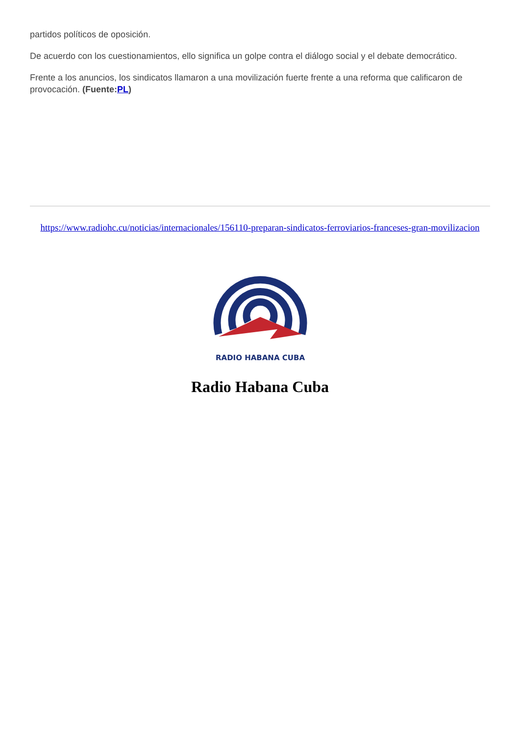partidos políticos de oposición.
De acuerdo con los cuestionamientos, ello significa un golpe contra el diálogo social y el debate democrático.
Frente a los anuncios, los sindicatos llamaron a una movilización fuerte frente a una reforma que calificaron de provocación. (Fuente:PL)
https://www.radiohc.cu/noticias/internacionales/156110-preparan-sindicatos-ferroviarios-franceses-gran-movilizacion
RADIO HABANA CUBA
Radio Habana Cuba